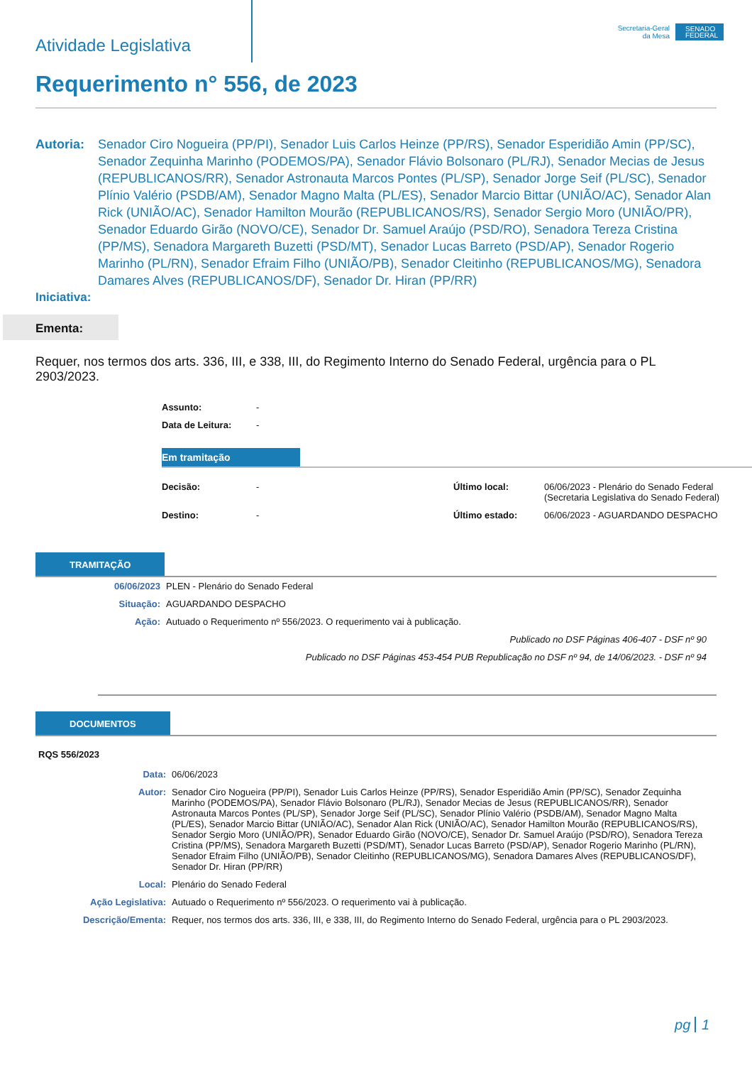Atividade Legislativa
Secretaria-Geral
da Mesa
SENADO FEDERAL
Requerimento n° 556, de 2023
Autoria: Senador Ciro Nogueira (PP/PI), Senador Luis Carlos Heinze (PP/RS), Senador Esperidião Amin (PP/SC), Senador Zequinha Marinho (PODEMOS/PA), Senador Flávio Bolsonaro (PL/RJ), Senador Mecias de Jesus (REPUBLICANOS/RR), Senador Astronauta Marcos Pontes (PL/SP), Senador Jorge Seif (PL/SC), Senador Plínio Valério (PSDB/AM), Senador Magno Malta (PL/ES), Senador Marcio Bittar (UNIÃO/AC), Senador Alan Rick (UNIÃO/AC), Senador Hamilton Mourão (REPUBLICANOS/RS), Senador Sergio Moro (UNIÃO/PR), Senador Eduardo Girão (NOVO/CE), Senador Dr. Samuel Araújo (PSD/RO), Senadora Tereza Cristina (PP/MS), Senadora Margareth Buzetti (PSD/MT), Senador Lucas Barreto (PSD/AP), Senador Rogerio Marinho (PL/RN), Senador Efraim Filho (UNIÃO/PB), Senador Cleitinho (REPUBLICANOS/MG), Senadora Damares Alves (REPUBLICANOS/DF), Senador Dr. Hiran (PP/RR)
Iniciativa:
Ementa:
Requer, nos termos dos arts. 336, III, e 338, III, do Regimento Interno do Senado Federal, urgência para o PL 2903/2023.
| Assunto: | - |
| Data de Leitura: | - |
Em tramitação
| Decisão: | - | Último local: | 06/06/2023 - Plenário do Senado Federal (Secretaria Legislativa do Senado Federal) |
| Destino: | - | Último estado: | 06/06/2023 - AGUARDANDO DESPACHO |
TRAMITAÇÃO
| 06/06/2023 | PLEN - Plenário do Senado Federal |
| Situação: | AGUARDANDO DESPACHO |
| Ação: | Autuado o Requerimento nº 556/2023. O requerimento vai à publicação. |
| | Publicado no DSF Páginas 406-407 - DSF nº 90 |
| | Publicado no DSF Páginas 453-454 PUB Republicação no DSF nº 94, de 14/06/2023. - DSF nº 94 |
DOCUMENTOS
RQS 556/2023
| Data: | 06/06/2023 |
| Autor: | Senador Ciro Nogueira (PP/PI), Senador Luis Carlos Heinze (PP/RS), Senador Esperidião Amin (PP/SC), Senador Zequinha Marinho (PODEMOS/PA), Senador Flávio Bolsonaro (PL/RJ), Senador Mecias de Jesus (REPUBLICANOS/RR), Senador Astronauta Marcos Pontes (PL/SP), Senador Jorge Seif (PL/SC), Senador Plínio Valério (PSDB/AM), Senador Magno Malta (PL/ES), Senador Marcio Bittar (UNIÃO/AC), Senador Alan Rick (UNIÃO/AC), Senador Hamilton Mourão (REPUBLICANOS/RS), Senador Sergio Moro (UNIÃO/PR), Senador Eduardo Girão (NOVO/CE), Senador Dr. Samuel Araújo (PSD/RO), Senadora Tereza Cristina (PP/MS), Senadora Margareth Buzetti (PSD/MT), Senador Lucas Barreto (PSD/AP), Senador Rogerio Marinho (PL/RN), Senador Efraim Filho (UNIÃO/PB), Senador Cleitinho (REPUBLICANOS/MG), Senadora Damares Alves (REPUBLICANOS/DF), Senador Dr. Hiran (PP/RR) |
| Local: | Plenário do Senado Federal |
| Ação Legislativa: | Autuado o Requerimento nº 556/2023. O requerimento vai à publicação. |
| Descrição/Ementa: | Requer, nos termos dos arts. 336, III, e 338, III, do Regimento Interno do Senado Federal, urgência para o PL 2903/2023. |
pg 1